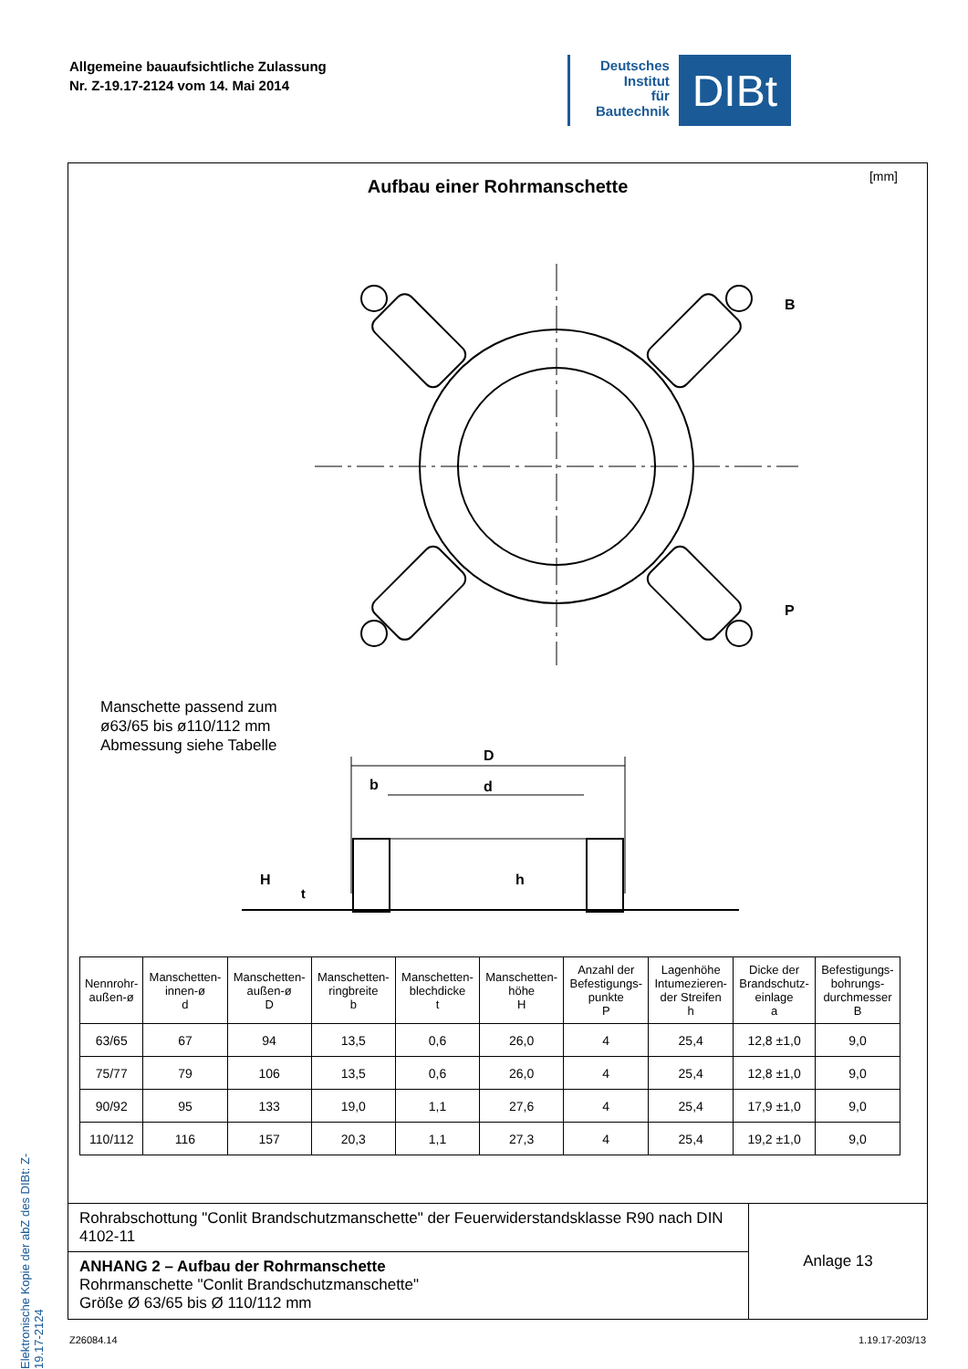Allgemeine bauaufsichtliche Zulassung
Nr. Z-19.17-2124 vom 14. Mai 2014
Deutsches
Institut
für
Bautechnik
DIBt
Elektronische Kopie der abZ des DIBt: Z-19.17-2124
Aufbau einer Rohrmanschette
[mm]
B
P
Manschette passend zum
ø63/65 bis ø110/112 mm
Abmessung siehe Tabelle
D
d
b
H
t
h
| Nennrohr- außen-ø | Manschetten- innen-ø d | Manschetten- außen-ø D | Manschetten- ringbreite b | Manschetten- blechdicke t | Manschetten- höhe H | Anzahl der Befestigungs- punkte P | Lagenhöhe Intumezieren- der Streifen h | Dicke der Brandschutz- einlage a | Befestigungs- bohrungs- durchmesser B |
| --- | --- | --- | --- | --- | --- | --- | --- | --- | --- |
| 63/65 | 67 | 94 | 13,5 | 0,6 | 26,0 | 4 | 25,4 | 12,8 ±1,0 | 9,0 |
| 75/77 | 79 | 106 | 13,5 | 0,6 | 26,0 | 4 | 25,4 | 12,8 ±1,0 | 9,0 |
| 90/92 | 95 | 133 | 19,0 | 1,1 | 27,6 | 4 | 25,4 | 17,9 ±1,0 | 9,0 |
| 110/112 | 116 | 157 | 20,3 | 1,1 | 27,3 | 4 | 25,4 | 19,2 ±1,0 | 9,0 |
Rohrabschottung "Conlit Brandschutzmanschette" der Feuerwiderstandsklasse R90 nach DIN 4102-11
ANHANG 2 – Aufbau der Rohrmanschette
Rohrmanschette "Conlit Brandschutzmanschette"
Größe Ø 63/65 bis Ø 110/112 mm
Anlage 13
Z26084.14 1.19.17-203/13